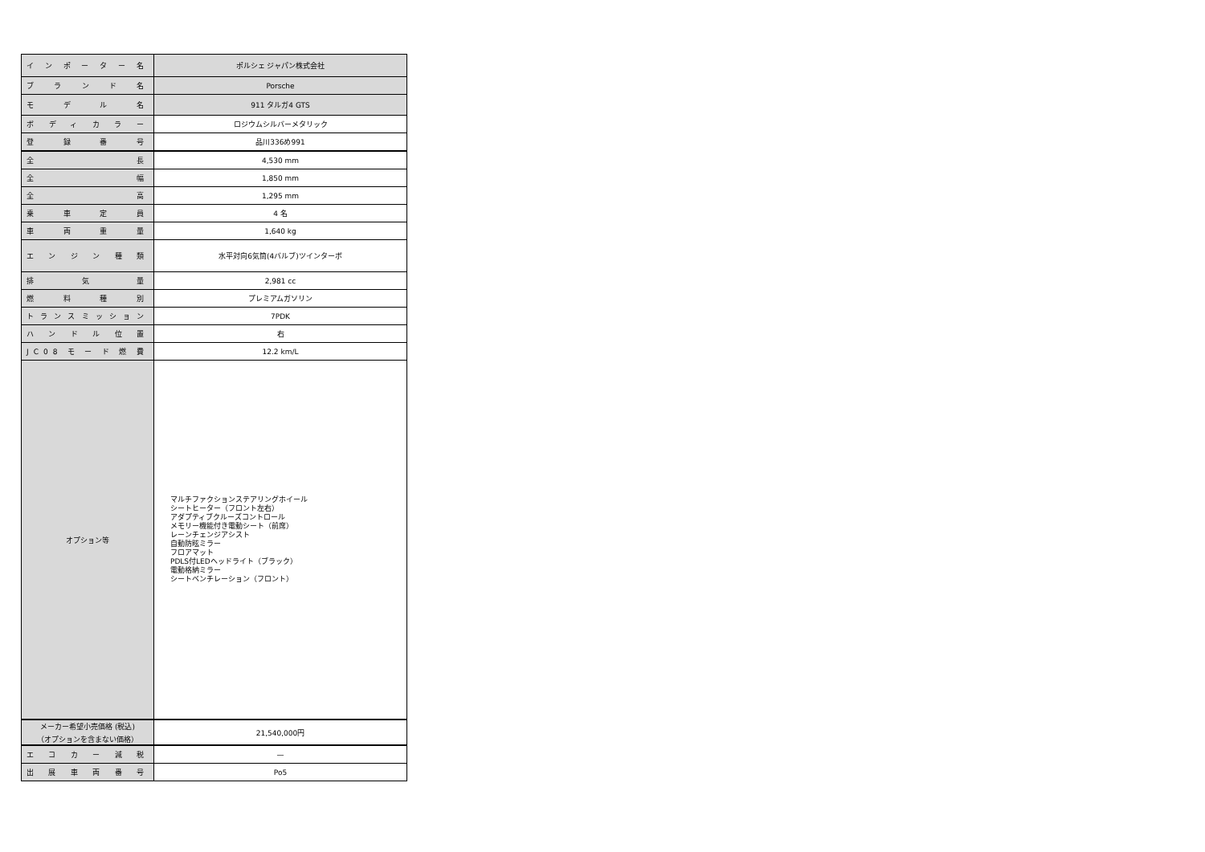| インポーター名 | ポルシェ ジャパン株式会社 |
| ブランド名 | Porsche |
| モデル名 | 911 タルガ4 GTS |
| ボディカラー | ロジウムシルバーメタリック |
| 登録番号 | 品川336め991 |
| 全長 | 4,530 mm |
| 全幅 | 1,850 mm |
| 全高 | 1,295 mm |
| 乗車定員 | 4 名 |
| 車両重量 | 1,640 kg |
| エンジン種類 | 水平対向6気筒(4バルブ)ツインターボ |
| 排気量 | 2,981 cc |
| 燃料種別 | プレミアムガソリン |
| トランスミッション | 7PDK |
| ハンドル位置 | 右 |
| JC08モード燃費 | 12.2 km/L |
| オプション等 | マルチファクションステアリングホイール シートヒーター（フロント左右） アダプティブクルーズコントロール メモリー機能付き電動シート（前席） レーンチェンジアシスト 自動防眩ミラー フロアマット PDLS付LEDヘッドライト（ブラック） 電動格納ミラー シートベンチレーション（フロント） |
| メーカー希望小売価格 (税込) （オプションを含まない価格） | 21,540,000円 |
| エコカー減税 | — |
| 出展車両番号 | Po5 |